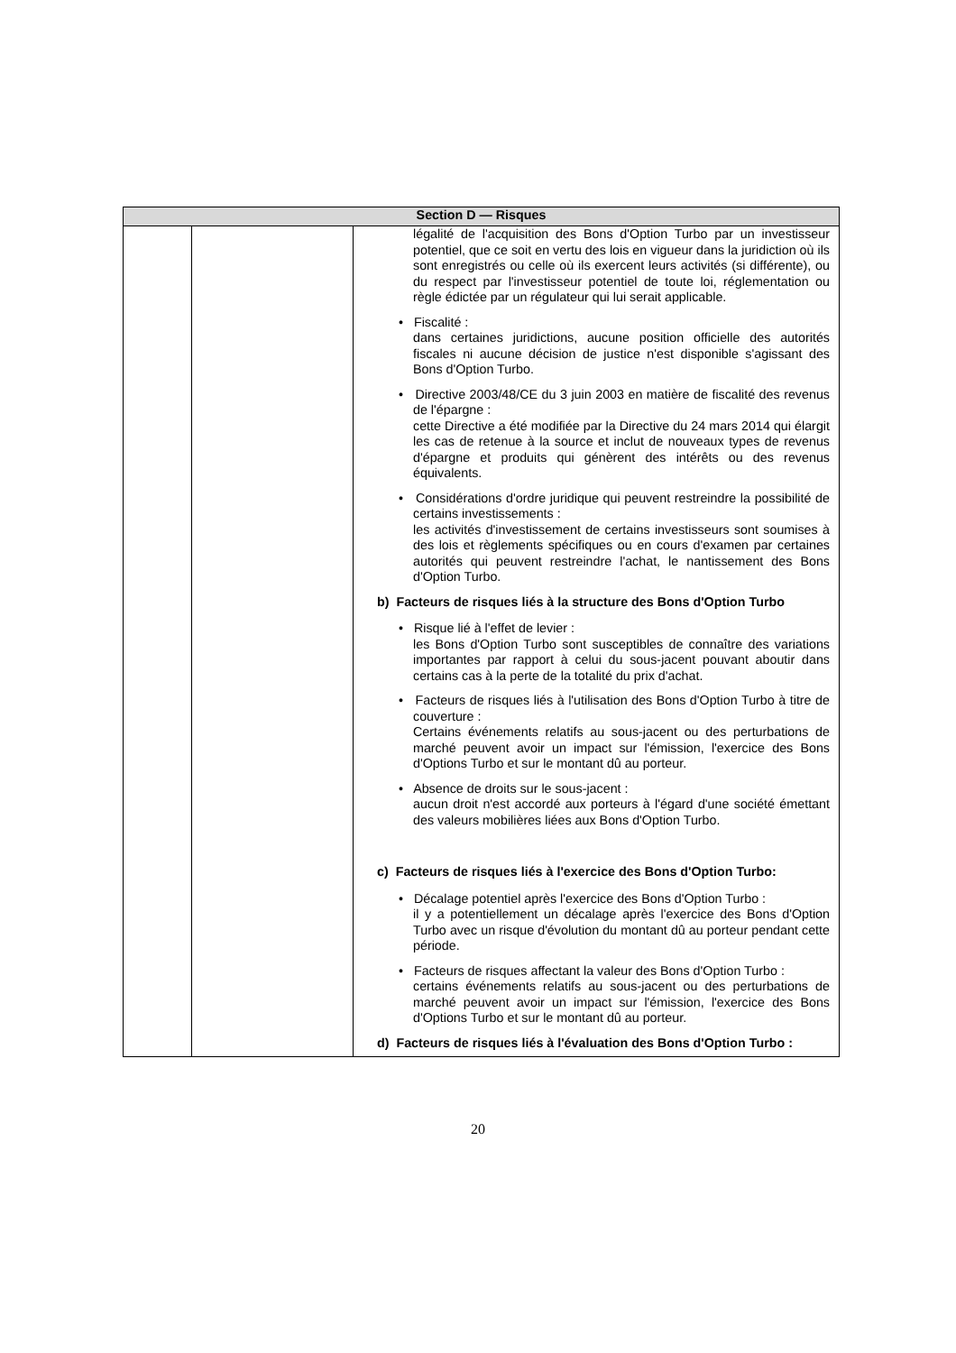| Section D — Risques | | |
| --- | --- | --- |
| | | légalité de l'acquisition des Bons d'Option Turbo par un investisseur potentiel, que ce soit en vertu des lois en vigueur dans la juridiction où ils sont enregistrés ou celle où ils exercent leurs activités (si différente), ou du respect par l'investisseur potentiel de toute loi, réglementation ou règle édictée par un régulateur qui lui serait applicable. • Fiscalité : dans certaines juridictions, aucune position officielle des autorités fiscales ni aucune décision de justice n'est disponible s'agissant des Bons d'Option Turbo. • Directive 2003/48/CE du 3 juin 2003 en matière de fiscalité des revenus de l'épargne : cette Directive a été modifiée par la Directive du 24 mars 2014 qui élargit les cas de retenue à la source et inclut de nouveaux types de revenus d'épargne et produits qui génèrent des intérêts ou des revenus équivalents. • Considérations d'ordre juridique qui peuvent restreindre la possibilité de certains investissements : les activités d'investissement de certains investisseurs sont soumises à des lois et règlements spécifiques ou en cours d'examen par certaines autorités qui peuvent restreindre l'achat, le nantissement des Bons d'Option Turbo. b) Facteurs de risques liés à la structure des Bons d'Option Turbo • Risque lié à l'effet de levier : les Bons d'Option Turbo sont susceptibles de connaître des variations importantes par rapport à celui du sous-jacent pouvant aboutir dans certains cas à la perte de la totalité du prix d'achat. • Facteurs de risques liés à l'utilisation des Bons d'Option Turbo à titre de couverture : Certains événements relatifs au sous-jacent ou des perturbations de marché peuvent avoir un impact sur l'émission, l'exercice des Bons d'Options Turbo et sur le montant dû au porteur. • Absence de droits sur le sous-jacent : aucun droit n'est accordé aux porteurs à l'égard d'une société émettant des valeurs mobilières liées aux Bons d'Option Turbo. c) Facteurs de risques liés à l'exercice des Bons d'Option Turbo: • Décalage potentiel après l'exercice des Bons d'Option Turbo : il y a potentiellement un décalage après l'exercice des Bons d'Option Turbo avec un risque d'évolution du montant dû au porteur pendant cette période. • Facteurs de risques affectant la valeur des Bons d'Option Turbo : certains événements relatifs au sous-jacent ou des perturbations de marché peuvent avoir un impact sur l'émission, l'exercice des Bons d'Options Turbo et sur le montant dû au porteur. d) Facteurs de risques liés à l'évaluation des Bons d'Option Turbo : |
20